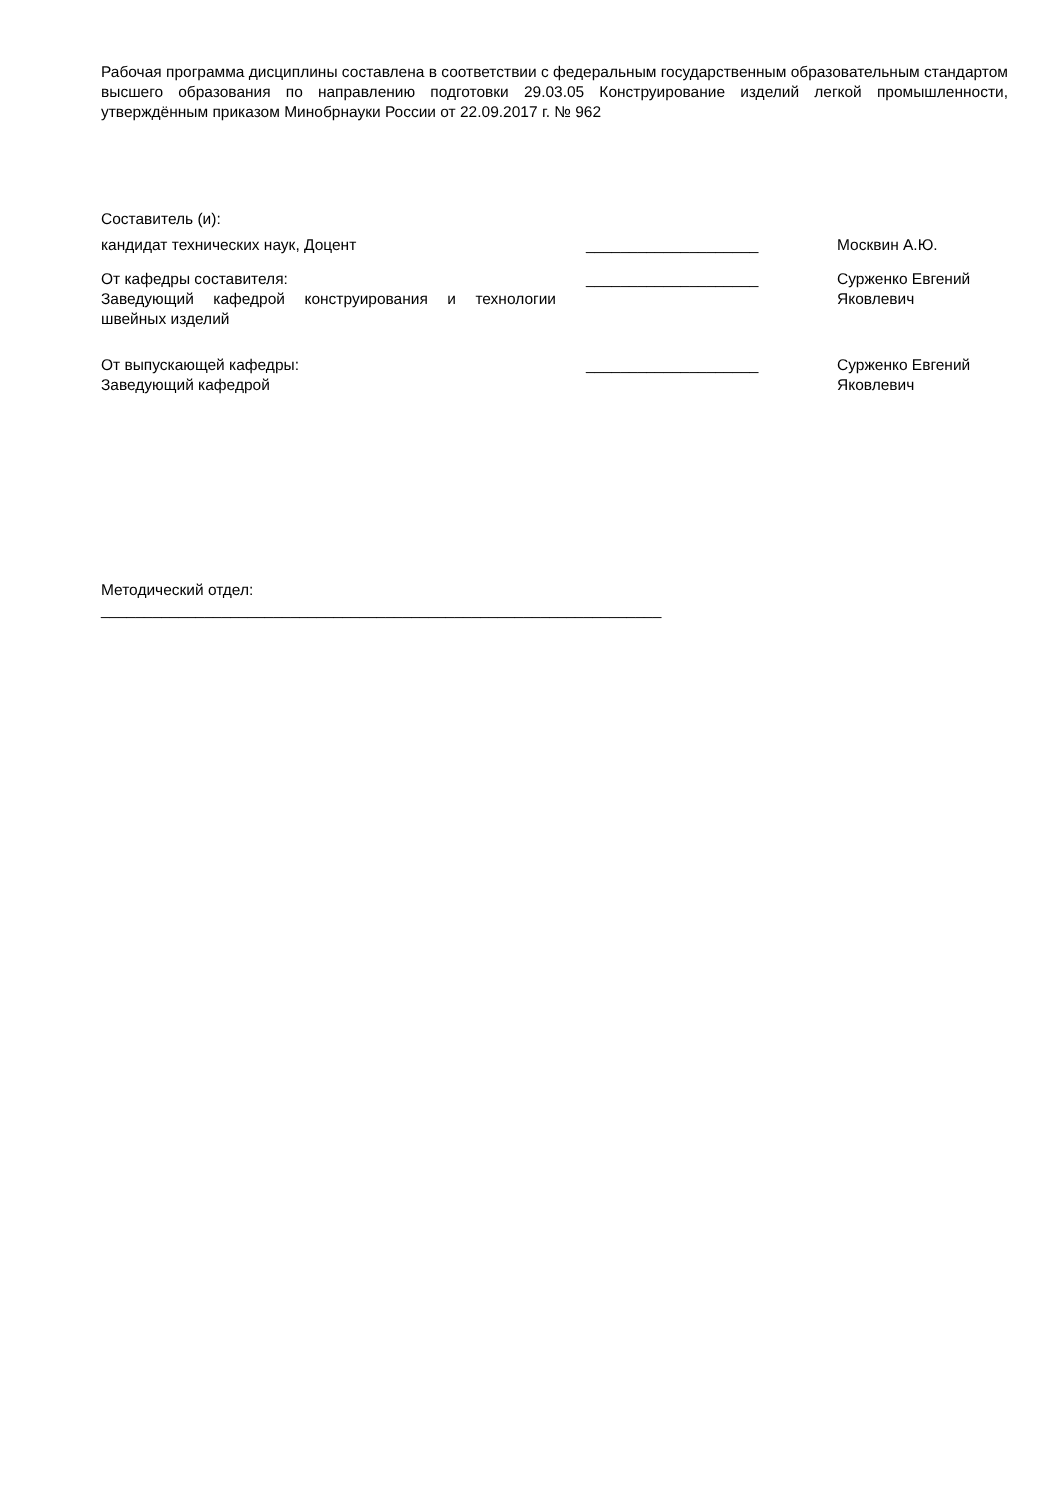Рабочая программа дисциплины составлена в соответствии с федеральным государственным образовательным стандартом высшего образования по направлению подготовки 29.03.05 Конструирование изделий легкой промышленности, утверждённым приказом Минобрнауки России от 22.09.2017 г. № 962
Составитель (и):
кандидат технических наук, Доцент ____________________ Москвин А.Ю.
От кафедры составителя:
Заведующий кафедрой конструирования и технологии швейных изделий
____________________ Сурженко Евгений Яковлевич
От выпускающей кафедры:
Заведующий кафедрой
____________________ Сурженко Евгений Яковлевич
Методический отдел:
_________________________________________________________________